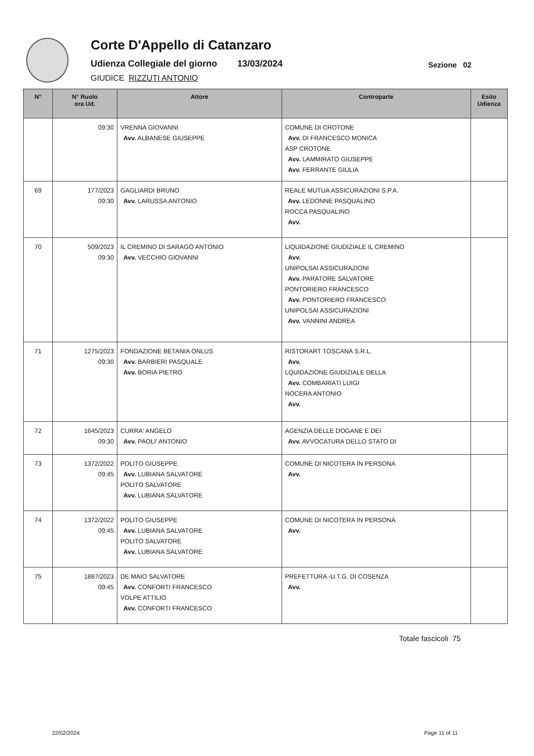Corte D'Appello di Catanzaro
Udienza Collegiale del giorno 13/03/2024
Sezione 02
GIUDICE RIZZUTI ANTONIO
| N° | N° Ruolo ora Ud. | Attore | Controparte | Esito Udienza |
| --- | --- | --- | --- | --- |
| | 09:30 | VRENNA GIOVANNI Avv. ALBANESE GIUSEPPE | COMUNE DI CROTONE Avv. DI FRANCESCO MONICA ASP CROTONE Avv. LAMMIRATO GIUSEPPE Avv. FERRANTE GIULIA | |
| 69 | 177/2023 09:30 | GAGLIARDI BRUNO Avv. LARUSSA ANTONIO | REALE MUTUA ASSICURAZIONI S.P.A. Avv. LEDONNE PASQUALINO ROCCA PASQUALINO Avv. | |
| 70 | 509/2023 09:30 | IL CREMINO DI SARAGÒ ANTONIO Avv. VECCHIO GIOVANNI | LIQUIDAZIONE GIUDIZIALE IL CREMINO Avv. UNIPOLSAI ASSICURAZIONI Avv. PARATORE SALVATORE PONTORIERO FRANCESCO Avv. PONTORIERO FRANCESCO UNIPOLSAI ASSICURAZIONI Avv. VANNINI ANDREA | |
| 71 | 1275/2023 09:30 | FONDAZIONE BETANIA ONLUS Avv. BARBIERI PASQUALE Avv. BORIA PIETRO | RISTORART TOSCANA S.R.L. Avv. LQUIDAZIONE GIUDIZIALE DELLA Avv. COMBARIATI LUIGI NOCERA ANTONIO Avv. | |
| 72 | 1645/2023 09:30 | CURRA' ANGELO Avv. PAOLI' ANTONIO | AGENZIA DELLE DOGANE E DEI Avv. AVVOCATURA DELLO STATO DI | |
| 73 | 1372/2022 09:45 | POLITO GIUSEPPE Avv. LUBIANA SALVATORE POLITO SALVATORE Avv. LUBIANA SALVATORE | COMUNE DI NICOTERA IN PERSONA Avv. | |
| 74 | 1372/2022 09:45 | POLITO GIUSEPPE Avv. LUBIANA SALVATORE POLITO SALVATORE Avv. LUBIANA SALVATORE | COMUNE DI NICOTERA IN PERSONA Avv. | |
| 75 | 1887/2023 09:45 | DE MAIO SALVATORE Avv. CONFORTI FRANCESCO VOLPE ATTILIO Avv. CONFORTI FRANCESCO | PREFETTURA -U.T.G. DI COSENZA Avv. | |
Totale fascicoli 75
22/02/2024 Page 11 of 11